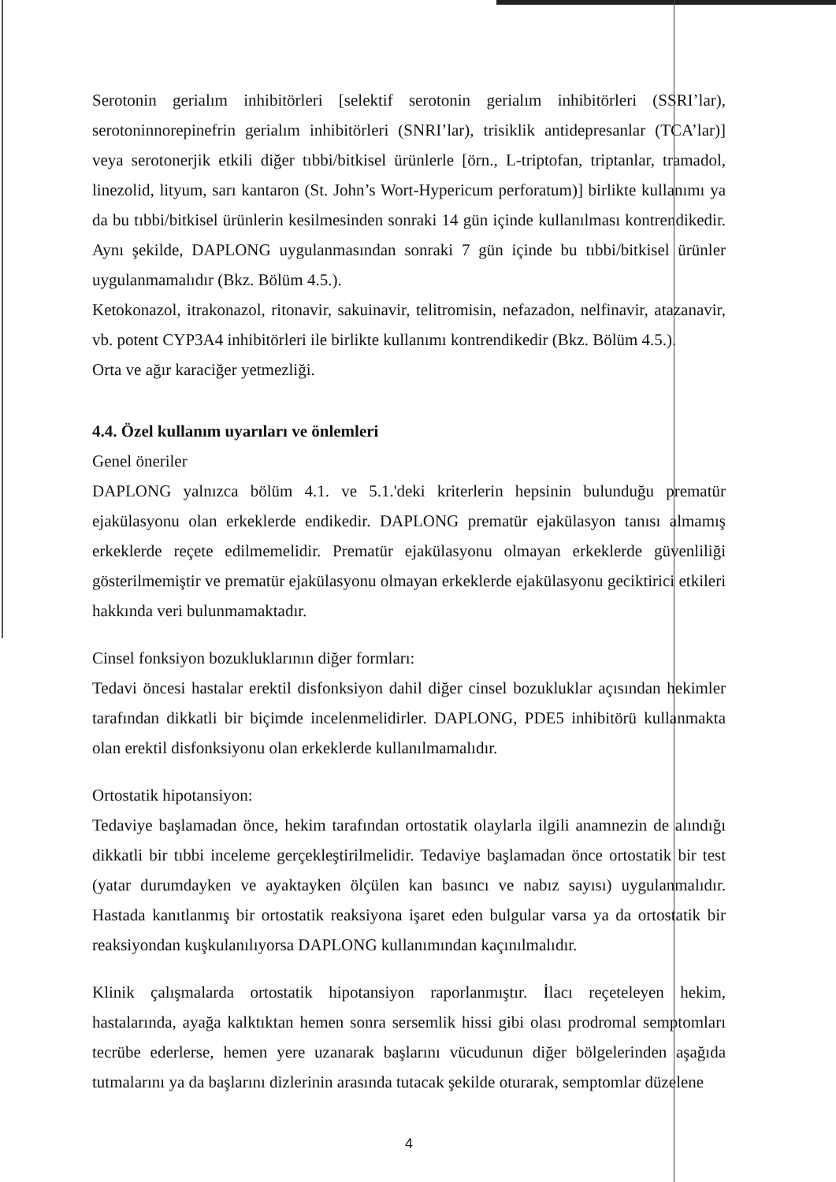Serotonin gerialım inhibitörleri [selektif serotonin gerialım inhibitörleri (SSRI’lar), serotoninnorepinefrin gerialım inhibitörleri (SNRI’lar), trisiklik antidepresanlar (TCA’lar)] veya serotonerjik etkili diğer tıbbi/bitkisel ürünlerle [örn., L-triptofan, triptanlar, tramadol, linezolid, lityum, sarı kantaron (St. John’s Wort-Hypericum perforatum)] birlikte kullanımı ya da bu tıbbi/bitkisel ürünlerin kesilmesinden sonraki 14 gün içinde kullanılması kontrendikedir. Aynı şekilde, DAPLONG uygulanmasından sonraki 7 gün içinde bu tıbbi/bitkisel ürünler uygulanmamalıdır (Bkz. Bölüm 4.5.).
Ketokonazol, itrakonazol, ritonavir, sakuinavir, telitromisin, nefazadon, nelfinavir, atazanavir, vb. potent CYP3A4 inhibitörleri ile birlikte kullanımı kontrendikedir (Bkz. Bölüm 4.5.).
Orta ve ağır karaciğer yetmezliği.
4.4. Özel kullanım uyarıları ve önlemleri
Genel öneriler
DAPLONG yalnızca bölüm 4.1. ve 5.1.'deki kriterlerin hepsinin bulunduğu prematür ejakülasyonu olan erkeklerde endikedir. DAPLONG prematür ejakülasyon tanısı almamış erkeklerde reçete edilmemelidir. Prematür ejakülasyonu olmayan erkeklerde güvenliliği gösterilmemiştir ve prematür ejakülasyonu olmayan erkeklerde ejakülasyonu geciktirici etkileri hakkında veri bulunmamaktadır.
Cinsel fonksiyon bozukluklarının diğer formları:
Tedavi öncesi hastalar erektil disfonksiyon dahil diğer cinsel bozukluklar açısından hekimler tarafından dikkatli bir biçimde incelenmelidirler. DAPLONG, PDE5 inhibitörü kullanmakta olan erektil disfonksiyonu olan erkeklerde kullanılmamalıdır.
Ortostatik hipotansiyon:
Tedaviye başlamadan önce, hekim tarafından ortostatik olaylarla ilgili anamnezin de alındığı dikkatli bir tıbbi inceleme gerçekleştirilmelidir. Tedaviye başlamadan önce ortostatik bir test (yatar durumdayken ve ayaktayken ölçülen kan basıncı ve nabız sayısı) uygulanmalıdır. Hastada kanıtlanmış bir ortostatik reaksiyona işaret eden bulgular varsa ya da ortostatik bir reaksiyondan kuşkulanılıyorsa DAPLONG kullanımından kaçınılmalıdır.
Klinik çalışmalarda ortostatik hipotansiyon raporlanmıştır. İlacı reçeteleyen hekim, hastalarında, ayağa kalktıktan hemen sonra sersemlik hissi gibi olası prodromal semptomları tecrübe ederlerse, hemen yere uzanarak başlarını vücudunun diğer bölgelerinden aşağıda tutmalarını ya da başlarını dizlerinin arasında tutacak şekilde oturarak, semptomlar düzelene
4